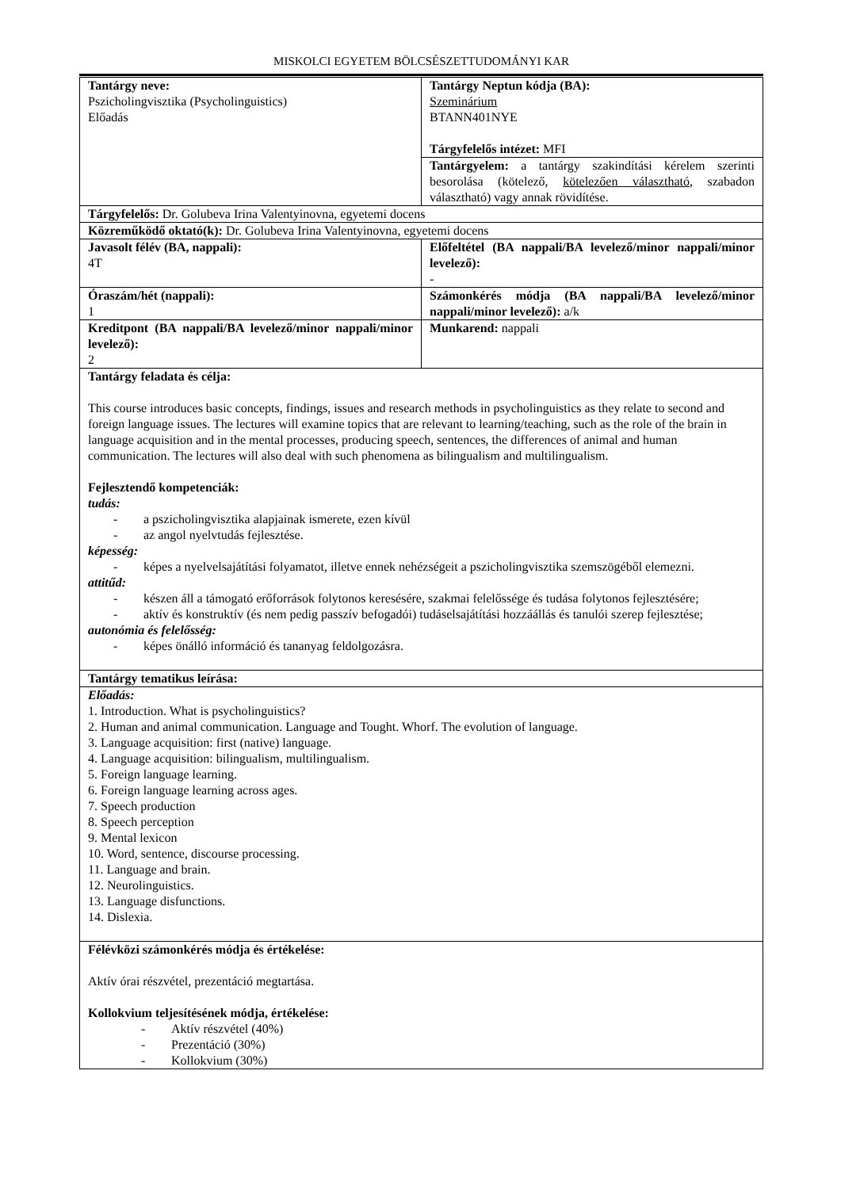MISKOLCI EGYETEM BÖLCSÉSZETTUDOMÁNYI KAR
| Tantárgy neve: Pszicholingvisztika (Psycholinguistics) Előadás | Tantárgy Neptun kódja (BA): Szeminárium BTANN401NYE Tárgyfelelős intézet: MFI |
| | Tantárgyelem: a tantárgy szakindítási kérelem szerinti besorolása (kötelező, kötelezően választható , szabadon választható) vagy annak rövidítése. |
| Tárgyfelelős: Dr. Golubeva Irina Valentyinovna, egyetemi docens | |
| Közreműködő oktató(k): Dr. Golubeva Irina Valentyinovna, egyetemi docens | |
| Javasolt félév (BA, nappali): 4T | Előfeltétel (BA nappali/BA levelező/minor nappali/minor levelező): - |
| Óraszám/hét (nappali): 1 | Számonkérés módja (BA nappali/BA levelező/minor nappali/minor levelező): a/k |
| Kreditpont (BA nappali/BA levelező/minor nappali/minor levelező): 2 | Munkarend: nappali |
| Tantárgy feladata és célja: This course introduces basic concepts, findings, issues and research methods in psycholinguistics as they relate to second and foreign language issues. The lectures will examine topics that are relevant to learning/teaching, such as the role of the brain in language acquisition and in the mental processes, producing speech, sentences, the differences of animal and human communication. The lectures will also deal with such phenomena as bilingualism and multilingualism. Fejlesztendő kompetenciák: tudás: - a pszicholingvisztika alapjainak ismerete, ezen kívül - az angol nyelvtudás fejlesztése. képesség: - képes a nyelvelsajátítási folyamatot, illetve ennek nehézségeit a pszicholingvisztika szemszögéből elemezni. attitűd: - készen áll a támogató erőforrások folytonos keresésére, szakmai felelőssége és tudása folytonos fejlesztésére; - aktív és konstruktív (és nem pedig passzív befogadói) tudáselsajátítási hozzáállás és tanulói szerep fejlesztése; autonómia és felelősség: - képes önálló információ és tananyag feldolgozásra. | |
| Tantárgy tematikus leírása: | |
| Előadás: 1. Introduction. What is psycholinguistics? 2. Human and animal communication. Language and Tought. Whorf. The evolution of language. 3. Language acquisition: first (native) language. 4. Language acquisition: bilingualism, multilingualism. 5. Foreign language learning. 6. Foreign language learning across ages. 7. Speech production 8. Speech perception 9. Mental lexicon 10. Word, sentence, discourse processing. 11. Language and brain. 12. Neurolinguistics. 13. Language disfunctions. 14. Dislexia. | |
| Félévközi számonkérés módja és értékelése: Aktív órai részvétel, prezentáció megtartása. Kollokvium teljesítésének módja, értékelése: - Aktív részvétel (40%) - Prezentáció (30%) - Kollokvium (30%) | |